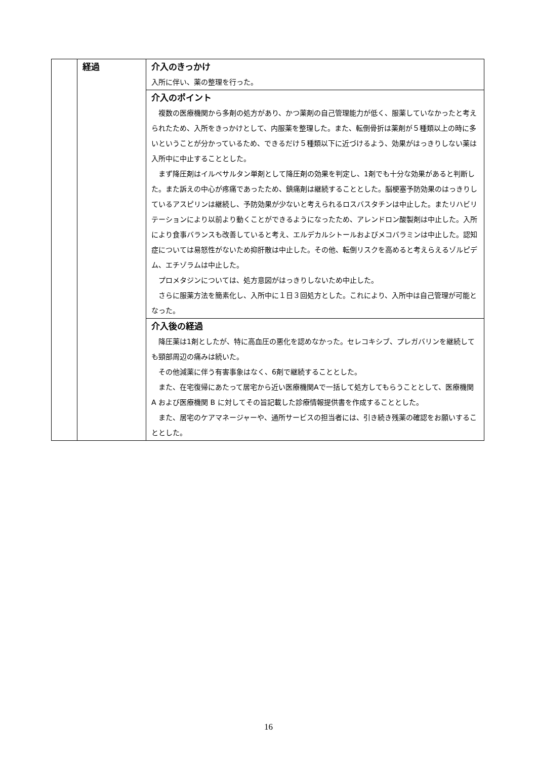| | 経過 | 介入のきっかけ 入所に伴い、薬の整理を行った。 |
| | | 介入のポイント 複数の医療機関から多剤の処方があり、かつ薬剤の自己管理能力が低く、服薬していなかったと考えられたため、入所をきっかけとして、内服薬を整理した。また、転倒骨折は薬剤が５種類以上の時に多いということが分かっているため、できるだけ５種類以下に近づけるよう、効果がはっきりしない薬は入所中に中止することとした。 まず降圧剤はイルベサルタン単剤として降圧剤の効果を判定し、1剤でも十分な効果があると判断した。また訴えの中心が疼痛であったため、鎮痛剤は継続することとした。脳梗塞予防効果のはっきりしているアスピリンは継続し、予防効果が少ないと考えられるロスバスタチンは中止した。またリハビリテーションにより以前より動くことができるようになったため、アレンドロン酸製剤は中止した。入所により食事バランスも改善していると考え、エルデカルシトールおよびメコバラミンは中止した。認知症については易怒性がないため抑肝散は中止した。その他、転倒リスクを高めると考えらえるゾルピデム、エチゾラムは中止した。 プロメタジンについては、処方意図がはっきりしないため中止した。 さらに服薬方法を簡素化し、入所中に１日３回処方とした。これにより、入所中は自己管理が可能となった。 |
| | | 介入後の経過 降圧薬は1剤としたが、特に高血圧の悪化を認めなかった。セレコキシブ、プレガバリンを継続しても頸部周辺の痛みは続いた。 その他減薬に伴う有害事象はなく、6剤で継続することとした。 また、在宅復帰にあたって居宅から近い医療機関Aで一括して処方してもらうこととして、医療機関 A および医療機関 B に対してその旨記載した診療情報提供書を作成することとした。 また、居宅のケアマネージャーや、通所サービスの担当者には、引き続き残薬の確認をお願いすることとした。 |
16